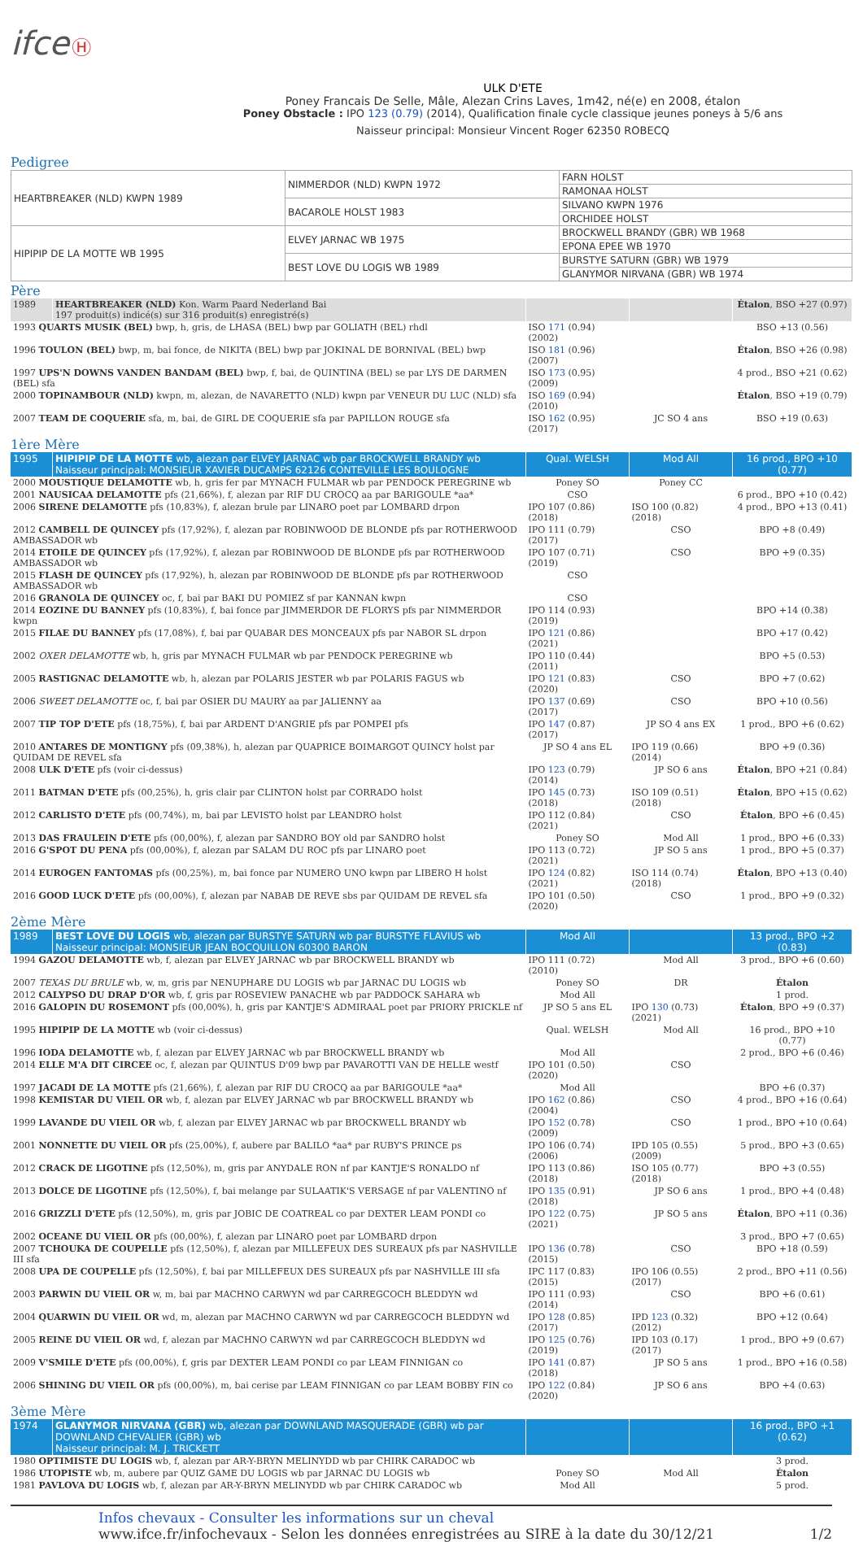ifce Ⓗ
ULK D'ETE
Poney Francais De Selle, Mâle, Alezan Crins Laves, 1m42, né(e) en 2008, étalon
Poney Obstacle : IPO 123 (0.79) (2014), Qualification finale cycle classique jeunes poneys à 5/6 ans
Naisseur principal: Monsieur Vincent Roger 62350 ROBECQ
Pedigree
| HEARTBREAKER (NLD) KWPN 1989 | NIMMERDOR (NLD) KWPN 1972 | FARN HOLST |
| | | RAMONAA HOLST |
| | BACAROLE HOLST 1983 | SILVANO KWPN 1976 |
| | | ORCHIDEE HOLST |
| HIPIPIP DE LA MOTTE WB 1995 | ELVEY JARNAC WB 1975 | BROCKWELL BRANDY (GBR) WB 1968 |
| | | EPONA EPEE WB 1970 |
| | BEST LOVE DU LOGIS WB 1989 | BURSTYE SATURN (GBR) WB 1979 |
| | | GLANYMOR NIRVANA (GBR) WB 1974 |
Père
| 1989 | HEARTBREAKER (NLD) Kon. Warm Paard Nederland Bai 197 produit(s) indicé(s) sur 316 produit(s) enregistré(s) | | | Étalon , BSO +27 (0.97) |
| 1993 QUARTS MUSIK (BEL) bwp, h, gris, de LHASA (BEL) bwp par GOLIATH (BEL) rhdl | | ISO 171 (0.94) (2002) | | BSO +13 (0.56) |
| 1996 TOULON (BEL) bwp, m, bai fonce, de NIKITA (BEL) bwp par JOKINAL DE BORNIVAL (BEL) bwp | | ISO 181 (0.96) (2007) | | Étalon , BSO +26 (0.98) |
| 1997 UPS'N DOWNS VANDEN BANDAM (BEL) bwp, f, bai, de QUINTINA (BEL) se par LYS DE DARMEN (BEL) sfa | | ISO 173 (0.95) (2009) | | 4 prod., BSO +21 (0.62) |
| 2000 TOPINAMBOUR (NLD) kwpn, m, alezan, de NAVARETTO (NLD) kwpn par VENEUR DU LUC (NLD) sfa | | ISO 169 (0.94) (2010) | | Étalon , BSO +19 (0.79) |
| 2007 TEAM DE COQUERIE sfa, m, bai, de GIRL DE COQUERIE sfa par PAPILLON ROUGE sfa | | ISO 162 (0.95) (2017) | JC SO 4 ans | BSO +19 (0.63) |
1ère Mère
| 1995 | HIPIPIP DE LA MOTTE wb, alezan par ELVEY JARNAC wb par BROCKWELL BRANDY wb Naisseur principal: MONSIEUR XAVIER DUCAMPS 62126 CONTEVILLE LES BOULOGNE | Qual. WELSH | Mod All | 16 prod., BPO +10 (0.77) |
| 2000 MOUSTIQUE DELAMOTTE wb, h, gris fer par MYNACH FULMAR wb par PENDOCK PEREGRINE wb | | Poney SO | Poney CC | |
| 2001 NAUSICAA DELAMOTTE pfs (21,66%), f, alezan par RIF DU CROCQ aa par BARIGOULE *aa* | | CSO | | 6 prod., BPO +10 (0.42) |
| 2006 SIRENE DELAMOTTE pfs (10,83%), f, alezan brule par LINARO poet par LOMBARD drpon | | IPO 107 (0.86) (2018) | ISO 100 (0.82) (2018) | 4 prod., BPO +13 (0.41) |
| 2012 CAMBELL DE QUINCEY pfs (17,92%), f, alezan par ROBINWOOD DE BLONDE pfs par ROTHERWOOD AMBASSADOR wb | | IPO 111 (0.79) (2017) | CSO | BPO +8 (0.49) |
| 2014 ETOILE DE QUINCEY pfs (17,92%), f, alezan par ROBINWOOD DE BLONDE pfs par ROTHERWOOD AMBASSADOR wb | | IPO 107 (0.71) (2019) | CSO | BPO +9 (0.35) |
| 2015 FLASH DE QUINCEY pfs (17,92%), h, alezan par ROBINWOOD DE BLONDE pfs par ROTHERWOOD AMBASSADOR wb | | CSO | | |
| 2016 GRANOLA DE QUINCEY oc, f, bai par BAKI DU POMIEZ sf par KANNAN kwpn | | CSO | | |
| 2014 EOZINE DU BANNEY pfs (10,83%), f, bai fonce par JIMMERDOR DE FLORYS pfs par NIMMERDOR kwpn | | IPO 114 (0.93) (2019) | | BPO +14 (0.38) |
| 2015 FILAE DU BANNEY pfs (17,08%), f, bai par QUABAR DES MONCEAUX pfs par NABOR SL drpon | | IPO 121 (0.86) (2021) | | BPO +17 (0.42) |
| 2002 OXER DELAMOTTE wb, h, gris par MYNACH FULMAR wb par PENDOCK PEREGRINE wb | | IPO 110 (0.44) (2011) | | BPO +5 (0.53) |
| 2005 RASTIGNAC DELAMOTTE wb, h, alezan par POLARIS JESTER wb par POLARIS FAGUS wb | | IPO 121 (0.83) (2020) | CSO | BPO +7 (0.62) |
| 2006 SWEET DELAMOTTE oc, f, bai par OSIER DU MAURY aa par JALIENNY aa | | IPO 137 (0.69) (2017) | CSO | BPO +10 (0.56) |
| 2007 TIP TOP D'ETE pfs (18,75%), f, bai par ARDENT D'ANGRIE pfs par POMPEI pfs | | IPO 147 (0.87) (2017) | JP SO 4 ans EX | 1 prod., BPO +6 (0.62) |
| 2010 ANTARES DE MONTIGNY pfs (09,38%), h, alezan par QUAPRICE BOIMARGOT QUINCY holst par QUIDAM DE REVEL sfa | | JP SO 4 ans EL | IPO 119 (0.66) (2014) | BPO +9 (0.36) |
| 2008 ULK D'ETE pfs (voir ci-dessus) | | IPO 123 (0.79) (2014) | JP SO 6 ans | Étalon , BPO +21 (0.84) |
| 2011 BATMAN D'ETE pfs (00,25%), h, gris clair par CLINTON holst par CORRADO holst | | IPO 145 (0.73) (2018) | ISO 109 (0.51) (2018) | Étalon , BPO +15 (0.62) |
| 2012 CARLISTO D'ETE pfs (00,74%), m, bai par LEVISTO holst par LEANDRO holst | | IPO 112 (0.84) (2021) | CSO | Étalon , BPO +6 (0.45) |
| 2013 DAS FRAULEIN D'ETE pfs (00,00%), f, alezan par SANDRO BOY old par SANDRO holst | | Poney SO | Mod All | 1 prod., BPO +6 (0.33) |
| 2016 G'SPOT DU PENA pfs (00,00%), f, alezan par SALAM DU ROC pfs par LINARO poet | | IPO 113 (0.72) (2021) | JP SO 5 ans | 1 prod., BPO +5 (0.37) |
| 2014 EUROGEN FANTOMAS pfs (00,25%), m, bai fonce par NUMERO UNO kwpn par LIBERO H holst | | IPO 124 (0.82) (2021) | ISO 114 (0.74) (2018) | Étalon , BPO +13 (0.40) |
| 2016 GOOD LUCK D'ETE pfs (00,00%), f, alezan par NABAB DE REVE sbs par QUIDAM DE REVEL sfa | | IPO 101 (0.50) (2020) | CSO | 1 prod., BPO +9 (0.32) |
2ème Mère
| 1989 | BEST LOVE DU LOGIS wb, alezan par BURSTYE SATURN wb par BURSTYE FLAVIUS wb Naisseur principal: MONSIEUR JEAN BOCQUILLON 60300 BARON | Mod All | | 13 prod., BPO +2 (0.83) |
| 1994 GAZOU DELAMOTTE wb, f, alezan par ELVEY JARNAC wb par BROCKWELL BRANDY wb | | IPO 111 (0.72) (2010) | Mod All | 3 prod., BPO +6 (0.60) |
| 2007 TEXAS DU BRULE wb, w, m, gris par NENUPHARE DU LOGIS wb par JARNAC DU LOGIS wb | | Poney SO | DR | Étalon |
| 2012 CALYPSO DU DRAP D'OR wb, f, gris par ROSEVIEW PANACHE wb par PADDOCK SAHARA wb | | Mod All | | 1 prod. |
| 2016 GALOPIN DU ROSEMONT pfs (00,00%), h, gris par KANTJE'S ADMIRAAL poet par PRIORY PRICKLE nf | | JP SO 5 ans EL | IPO 130 (0.73) (2021) | Étalon , BPO +9 (0.37) |
| 1995 HIPIPIP DE LA MOTTE wb (voir ci-dessus) | | Qual. WELSH | Mod All | 16 prod., BPO +10 (0.77) |
| 1996 IODA DELAMOTTE wb, f, alezan par ELVEY JARNAC wb par BROCKWELL BRANDY wb | | Mod All | | 2 prod., BPO +6 (0.46) |
| 2014 ELLE M'A DIT CIRCEE oc, f, alezan par QUINTUS D'09 bwp par PAVAROTTI VAN DE HELLE westf | | IPO 101 (0.50) (2020) | CSO | |
| 1997 JACADI DE LA MOTTE pfs (21,66%), f, alezan par RIF DU CROCQ aa par BARIGOULE *aa* | | Mod All | | BPO +6 (0.37) |
| 1998 KEMISTAR DU VIEIL OR wb, f, alezan par ELVEY JARNAC wb par BROCKWELL BRANDY wb | | IPO 162 (0.86) (2004) | CSO | 4 prod., BPO +16 (0.64) |
| 1999 LAVANDE DU VIEIL OR wb, f, alezan par ELVEY JARNAC wb par BROCKWELL BRANDY wb | | IPO 152 (0.78) (2009) | CSO | 1 prod., BPO +10 (0.64) |
| 2001 NONNETTE DU VIEIL OR pfs (25,00%), f, aubere par BALILO *aa* par RUBY'S PRINCE ps | | IPO 106 (0.74) (2006) | IPD 105 (0.55) (2009) | 5 prod., BPO +3 (0.65) |
| 2012 CRACK DE LIGOTINE pfs (12,50%), m, gris par ANYDALE RON nf par KANTJE'S RONALDO nf | | IPO 113 (0.86) (2018) | ISO 105 (0.77) (2018) | BPO +3 (0.55) |
| 2013 DOLCE DE LIGOTINE pfs (12,50%), f, bai melange par SULAATIK'S VERSAGE nf par VALENTINO nf | | IPO 135 (0.91) (2018) | JP SO 6 ans | 1 prod., BPO +4 (0.48) |
| 2016 GRIZZLI D'ETE pfs (12,50%), m, gris par JOBIC DE COATREAL co par DEXTER LEAM PONDI co | | IPO 122 (0.75) (2021) | JP SO 5 ans | Étalon , BPO +11 (0.36) |
| 2002 OCEANE DU VIEIL OR pfs (00,00%), f, alezan par LINARO poet par LOMBARD drpon | | | | 3 prod., BPO +7 (0.65) |
| 2007 TCHOUKA DE COUPELLE pfs (12,50%), f, alezan par MILLEFEUX DES SUREAUX pfs par NASHVILLE III sfa | | IPO 136 (0.78) (2015) | CSO | BPO +18 (0.59) |
| 2008 UPA DE COUPELLE pfs (12,50%), f, bai par MILLEFEUX DES SUREAUX pfs par NASHVILLE III sfa | | IPC 117 (0.83) (2015) | IPO 106 (0.55) (2017) | 2 prod., BPO +11 (0.56) |
| 2003 PARWIN DU VIEIL OR w, m, bai par MACHNO CARWYN wd par CARREGCOCH BLEDDYN wd | | IPO 111 (0.93) (2014) | CSO | BPO +6 (0.61) |
| 2004 QUARWIN DU VIEIL OR wd, m, alezan par MACHNO CARWYN wd par CARREGCOCH BLEDDYN wd | | IPO 128 (0.85) (2017) | IPD 123 (0.32) (2012) | BPO +12 (0.64) |
| 2005 REINE DU VIEIL OR wd, f, alezan par MACHNO CARWYN wd par CARREGCOCH BLEDDYN wd | | IPO 125 (0.76) (2019) | IPD 103 (0.17) (2017) | 1 prod., BPO +9 (0.67) |
| 2009 V'SMILE D'ETE pfs (00,00%), f, gris par DEXTER LEAM PONDI co par LEAM FINNIGAN co | | IPO 141 (0.87) (2018) | JP SO 5 ans | 1 prod., BPO +16 (0.58) |
| 2006 SHINING DU VIEIL OR pfs (00,00%), m, bai cerise par LEAM FINNIGAN co par LEAM BOBBY FIN co | | IPO 122 (0.84) (2020) | JP SO 6 ans | BPO +4 (0.63) |
3ème Mère
| 1974 | GLANYMOR NIRVANA (GBR) wb, alezan par DOWNLAND MASQUERADE (GBR) wb par DOWNLAND CHEVALIER (GBR) wb Naisseur principal: M. J. TRICKETT | | | 16 prod., BPO +1 (0.62) |
| 1980 OPTIMISTE DU LOGIS wb, f, alezan par AR-Y-BRYN MELINYDD wb par CHIRK CARADOC wb | | | | 3 prod. |
| 1986 UTOPISTE wb, m, aubere par QUIZ GAME DU LOGIS wb par JARNAC DU LOGIS wb | | Poney SO | Mod All | Étalon |
| 1981 PAVLOVA DU LOGIS wb, f, alezan par AR-Y-BRYN MELINYDD wb par CHIRK CARADOC wb | | Mod All | | 5 prod. |
Infos chevaux - Consulter les informations sur un cheval
www.ifce.fr/infochevaux - Selon les données enregistrées au SIRE à la date du 30/12/21
1/2